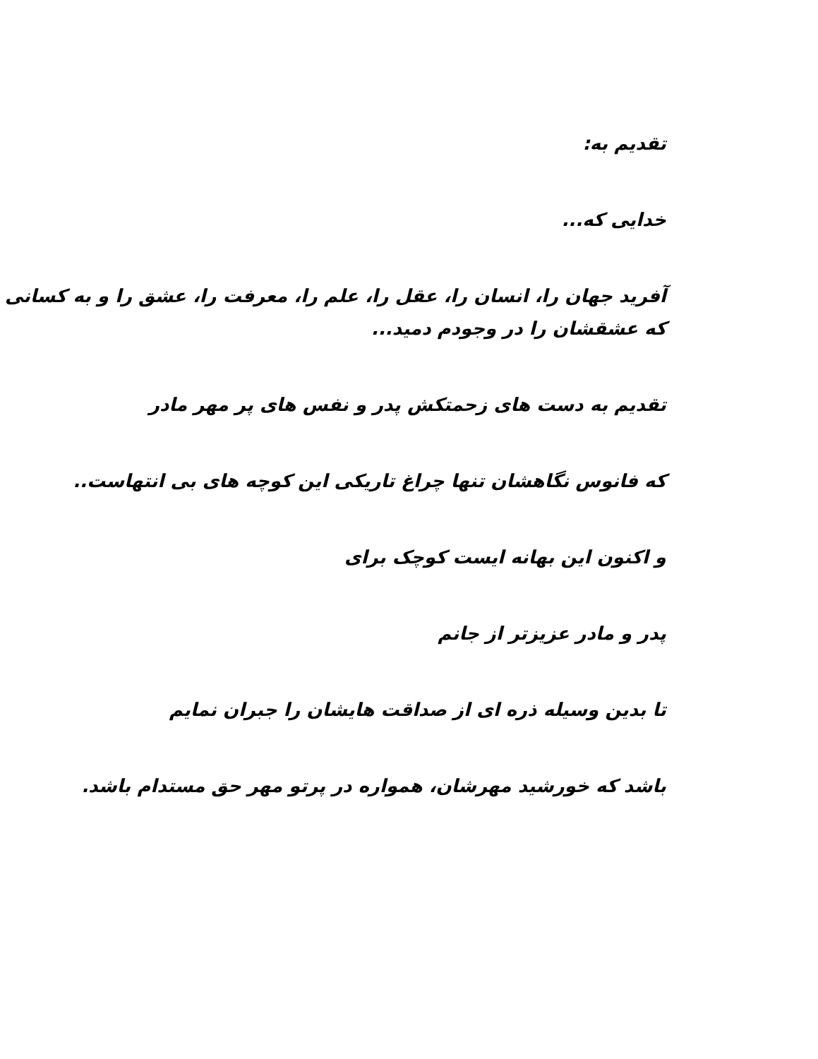تقدیم به:
خدایی که...
آفرید جهان را، انسان را، عقل را، علم را، معرفت را، عشق را و به کسانی که عشقشان را در وجودم دمید...
تقدیم به دست های زحمتکش پدر و نفس های پر مهر مادر
که فانوس نگاهشان تنها چراغ تاریکی این کوچه های بی انتهاست..
و اکنون این بهانه ایست کوچک برای
پدر و مادر عزیزتر از جانم
تا بدین وسیله ذره ای از صداقت هایشان را جبران نمایم
باشد که خورشید مهرشان، همواره در پرتو مهر حق مستدام باشد.